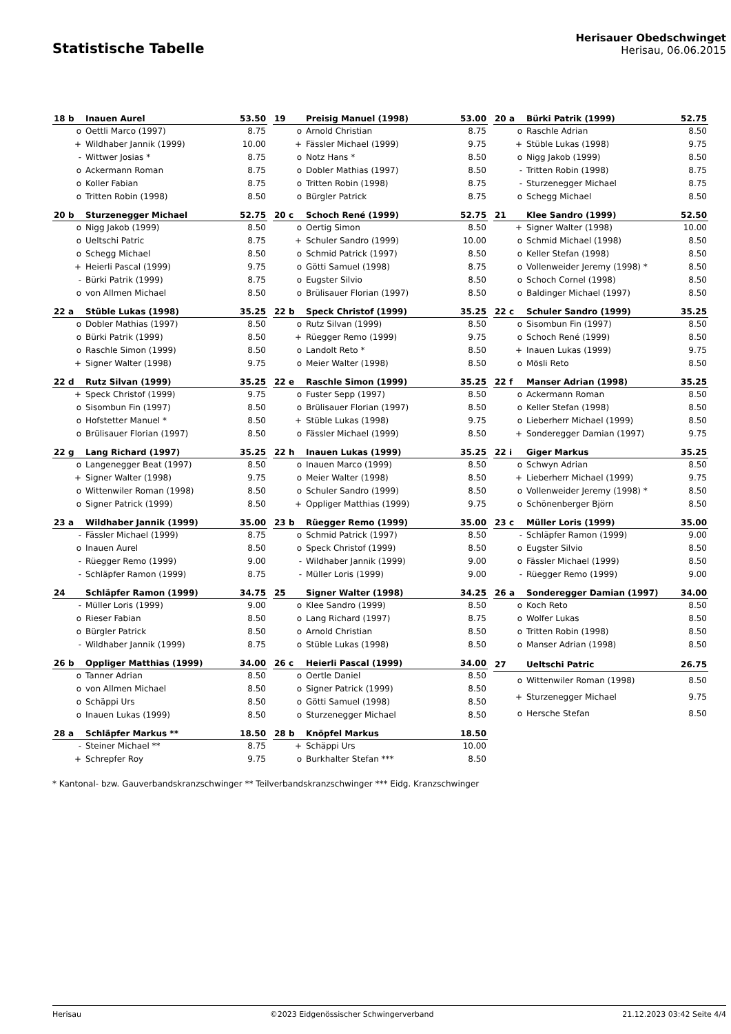Statistische Tabelle
Herisauer Obedschwinget
Herisau, 06.06.2015
| 18 b | Inauen Aurel | 53.50 |
| --- | --- | --- |
| o | Oettli Marco (1997) | 8.75 |
| + | Wildhaber Jannik (1999) | 10.00 |
| - | Wittwer Josias * | 8.75 |
| o | Ackermann Roman | 8.75 |
| o | Koller Fabian | 8.75 |
| o | Tritten Robin (1998) | 8.50 |
| 19 | Preisig Manuel (1998) | 53.00 |
| --- | --- | --- |
| o | Arnold Christian | 8.75 |
| + | Fässler Michael (1999) | 9.75 |
| o | Notz Hans * | 8.50 |
| o | Dobler Mathias (1997) | 8.50 |
| o | Tritten Robin (1998) | 8.75 |
| o | Bürgler Patrick | 8.75 |
| 20 a | Bürki Patrik (1999) | 52.75 |
| --- | --- | --- |
| o | Raschle Adrian | 8.50 |
| + | Stüble Lukas (1998) | 9.75 |
| o | Nigg Jakob (1999) | 8.50 |
| - | Tritten Robin (1998) | 8.75 |
| - | Sturzenegger Michael | 8.75 |
| o | Schegg Michael | 8.50 |
| 20 b | Sturzenegger Michael | 52.75 |
| --- | --- | --- |
| o | Nigg Jakob (1999) | 8.50 |
| o | Ueltschi Patric | 8.75 |
| o | Schegg Michael | 8.50 |
| + | Heierli Pascal (1999) | 9.75 |
| - | Bürki Patrik (1999) | 8.75 |
| o | von Allmen Michael | 8.50 |
| 20 c | Schoch René (1999) | 52.75 |
| --- | --- | --- |
| o | Oertig Simon | 8.50 |
| + | Schuler Sandro (1999) | 10.00 |
| o | Schmid Patrick (1997) | 8.50 |
| o | Götti Samuel (1998) | 8.75 |
| o | Eugster Silvio | 8.50 |
| o | Brülisauer Florian (1997) | 8.50 |
| 21 | Klee Sandro (1999) | 52.50 |
| --- | --- | --- |
| + | Signer Walter (1998) | 10.00 |
| o | Schmid Michael (1998) | 8.50 |
| o | Keller Stefan (1998) | 8.50 |
| o | Vollenweider Jeremy (1998) * | 8.50 |
| o | Schoch Cornel (1998) | 8.50 |
| o | Baldinger Michael (1997) | 8.50 |
| 22 a | Stüble Lukas (1998) | 35.25 |
| --- | --- | --- |
| o | Dobler Mathias (1997) | 8.50 |
| o | Bürki Patrik (1999) | 8.50 |
| o | Raschle Simon (1999) | 8.50 |
| + | Signer Walter (1998) | 9.75 |
| 22 b | Speck Christof (1999) | 35.25 |
| --- | --- | --- |
| o | Rutz Silvan (1999) | 8.50 |
| + | Rüegger Remo (1999) | 9.75 |
| o | Landolt Reto * | 8.50 |
| o | Meier Walter (1998) | 8.50 |
| 22 c | Schuler Sandro (1999) | 35.25 |
| --- | --- | --- |
| o | Sisombun Fin (1997) | 8.50 |
| o | Schoch René (1999) | 8.50 |
| + | Inauen Lukas (1999) | 9.75 |
| o | Mösli Reto | 8.50 |
| 22 d | Rutz Silvan (1999) | 35.25 |
| --- | --- | --- |
| + | Speck Christof (1999) | 9.75 |
| o | Sisombun Fin (1997) | 8.50 |
| o | Hofstetter Manuel * | 8.50 |
| o | Brülisauer Florian (1997) | 8.50 |
| 22 e | Raschle Simon (1999) | 35.25 |
| --- | --- | --- |
| o | Fuster Sepp (1997) | 8.50 |
| o | Brülisauer Florian (1997) | 8.50 |
| + | Stüble Lukas (1998) | 9.75 |
| o | Fässler Michael (1999) | 8.50 |
| 22 f | Manser Adrian (1998) | 35.25 |
| --- | --- | --- |
| o | Ackermann Roman | 8.50 |
| o | Keller Stefan (1998) | 8.50 |
| o | Lieberherr Michael (1999) | 8.50 |
| + | Sonderegger Damian (1997) | 9.75 |
| 22 g | Lang Richard (1997) | 35.25 |
| --- | --- | --- |
| o | Langenegger Beat (1997) | 8.50 |
| + | Signer Walter (1998) | 9.75 |
| o | Wittenwiler Roman (1998) | 8.50 |
| o | Signer Patrick (1999) | 8.50 |
| 22 h | Inauen Lukas (1999) | 35.25 |
| --- | --- | --- |
| o | Inauen Marco (1999) | 8.50 |
| o | Meier Walter (1998) | 8.50 |
| o | Schuler Sandro (1999) | 8.50 |
| + | Oppliger Matthias (1999) | 9.75 |
| 22 i | Giger Markus | 35.25 |
| --- | --- | --- |
| o | Schwyn Adrian | 8.50 |
| + | Lieberherr Michael (1999) | 9.75 |
| o | Vollenweider Jeremy (1998) * | 8.50 |
| o | Schönenberger Björn | 8.50 |
| 23 a | Wildhaber Jannik (1999) | 35.00 |
| --- | --- | --- |
| - | Fässler Michael (1999) | 8.75 |
| o | Inauen Aurel | 8.50 |
| - | Rüegger Remo (1999) | 9.00 |
| - | Schläpfer Ramon (1999) | 8.75 |
| 23 b | Rüegger Remo (1999) | 35.00 |
| --- | --- | --- |
| o | Schmid Patrick (1997) | 8.50 |
| o | Speck Christof (1999) | 8.50 |
| - | Wildhaber Jannik (1999) | 9.00 |
| - | Müller Loris (1999) | 9.00 |
| 23 c | Müller Loris (1999) | 35.00 |
| --- | --- | --- |
| - | Schläpfer Ramon (1999) | 9.00 |
| o | Eugster Silvio | 8.50 |
| o | Fässler Michael (1999) | 8.50 |
| - | Rüegger Remo (1999) | 9.00 |
| 24 | Schläpfer Ramon (1999) | 34.75 |
| --- | --- | --- |
| - | Müller Loris (1999) | 9.00 |
| o | Rieser Fabian | 8.50 |
| o | Bürgler Patrick | 8.50 |
| - | Wildhaber Jannik (1999) | 8.75 |
| 25 | Signer Walter (1998) | 34.25 |
| --- | --- | --- |
| o | Klee Sandro (1999) | 8.50 |
| o | Lang Richard (1997) | 8.75 |
| o | Arnold Christian | 8.50 |
| o | Stüble Lukas (1998) | 8.50 |
| 26 a | Sonderegger Damian (1997) | 34.00 |
| --- | --- | --- |
| o | Koch Reto | 8.50 |
| o | Wolfer Lukas | 8.50 |
| o | Tritten Robin (1998) | 8.50 |
| o | Manser Adrian (1998) | 8.50 |
| 26 b | Oppliger Matthias (1999) | 34.00 |
| --- | --- | --- |
| o | Tanner Adrian | 8.50 |
| o | von Allmen Michael | 8.50 |
| o | Schäppi Urs | 8.50 |
| o | Inauen Lukas (1999) | 8.50 |
| 26 c | Heierli Pascal (1999) | 34.00 |
| --- | --- | --- |
| o | Oertle Daniel | 8.50 |
| o | Signer Patrick (1999) | 8.50 |
| o | Götti Samuel (1998) | 8.50 |
| o | Sturzenegger Michael | 8.50 |
| 27 | Ueltschi Patric | 26.75 |
| --- | --- | --- |
| o | Wittenwiler Roman (1998) | 8.50 |
| + | Sturzenegger Michael | 9.75 |
| o | Hersche Stefan | 8.50 |
| 28 a | Schläpfer Markus ** | 18.50 |
| --- | --- | --- |
| - | Steiner Michael ** | 8.75 |
| + | Schrepfer Roy | 9.75 |
| 28 b | Knöpfel Markus | 18.50 |
| --- | --- | --- |
| + | Schäppi Urs | 10.00 |
| o | Burkhalter Stefan *** | 8.50 |
* Kantonal- bzw. Gauverbandskranzschwinger ** Teilverbandskranzschwinger *** Eidg. Kranzschwinger
Herisau ©2023 Eidgenössischer Schwingerverband 21.12.2023 03:42 Seite 4/4